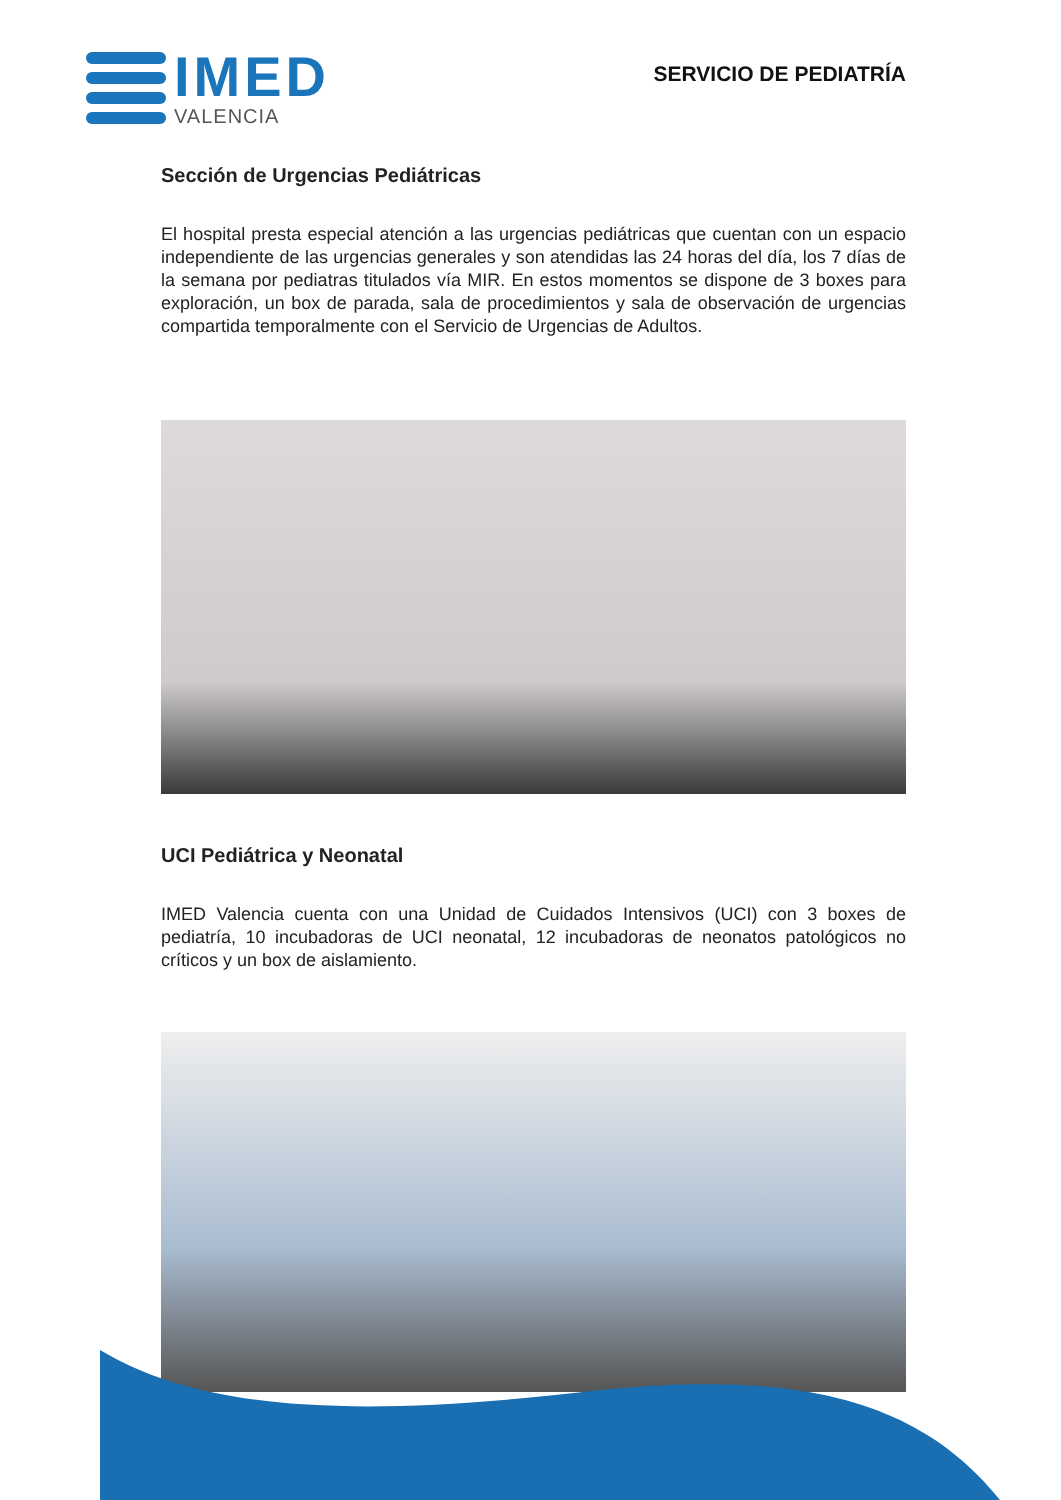IMED
VALENCIA
SERVICIO DE PEDIATRÍA
Sección de Urgencias Pediátricas
El hospital presta especial atención a las urgencias pediátricas que cuentan con un espacio independiente de las urgencias generales y son atendidas las 24 horas del día, los 7 días de la semana por pediatras titulados vía MIR. En estos momentos se dispone de 3 boxes para exploración, un box de parada, sala de procedimientos y sala de observación de urgencias compartida temporalmente con el Servicio de Urgencias de Adultos.
UCI Pediátrica y Neonatal
IMED Valencia cuenta con una Unidad de Cuidados Intensivos (UCI) con 3 boxes de pediatría, 10 incubadoras de UCI neonatal, 12 incubadoras de neonatos patológicos no críticos y un box de aislamiento.